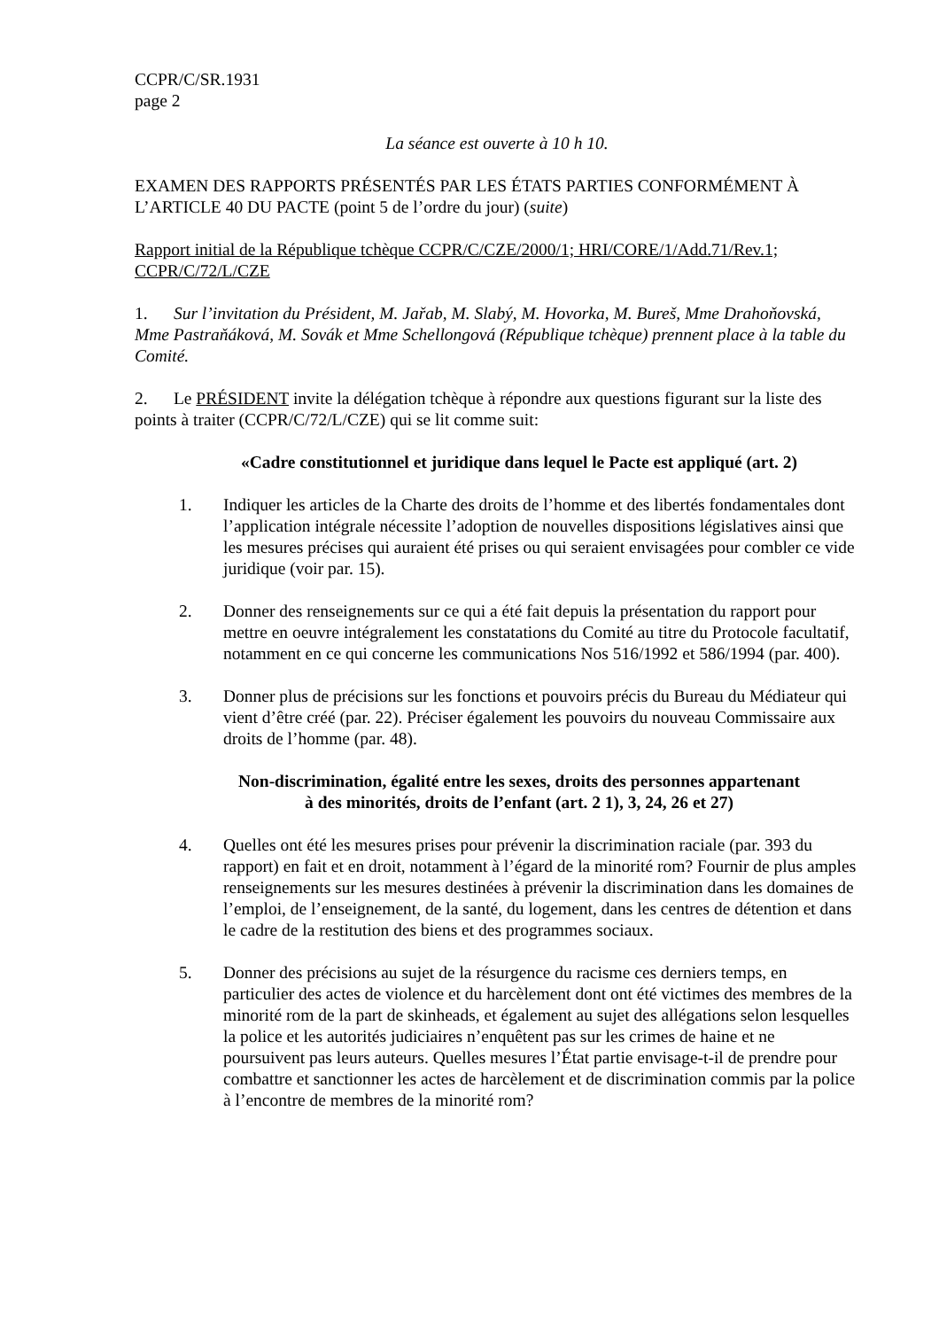CCPR/C/SR.1931
page 2
La séance est ouverte à 10 h 10.
EXAMEN DES RAPPORTS PRÉSENTÉS PAR LES ÉTATS PARTIES CONFORMÉMENT À L’ARTICLE 40 DU PACTE (point 5 de l’ordre du jour) (suite)
Rapport initial de la République tchèque CCPR/C/CZE/2000/1; HRI/CORE/1/Add.71/Rev.1; CCPR/C/72/L/CZE
1. Sur l’invitation du Président, M. Jařab, M. Slabý, M. Hovorka, M. Bureš, Mme Drahoňovská, Mme Pastraňáková, M. Sovák et Mme Schellongová (République tchèque) prennent place à la table du Comité.
2. Le PRÉSIDENT invite la délégation tchèque à répondre aux questions figurant sur la liste des points à traiter (CCPR/C/72/L/CZE) qui se lit comme suit:
«Cadre constitutionnel et juridique dans lequel le Pacte est appliqué (art. 2)
1. Indiquer les articles de la Charte des droits de l’homme et des libertés fondamentales dont l’application intégrale nécessite l’adoption de nouvelles dispositions législatives ainsi que les mesures précises qui auraient été prises ou qui seraient envisagées pour combler ce vide juridique (voir par. 15).
2. Donner des renseignements sur ce qui a été fait depuis la présentation du rapport pour mettre en oeuvre intégralement les constatations du Comité au titre du Protocole facultatif, notamment en ce qui concerne les communications Nos 516/1992 et 586/1994 (par. 400).
3. Donner plus de précisions sur les fonctions et pouvoirs précis du Bureau du Médiateur qui vient d’être créé (par. 22). Préciser également les pouvoirs du nouveau Commissaire aux droits de l’homme (par. 48).
Non-discrimination, égalité entre les sexes, droits des personnes appartenant
à des minorités, droits de l’enfant (art. 2 1), 3, 24, 26 et 27)
4. Quelles ont été les mesures prises pour prévenir la discrimination raciale (par. 393 du rapport) en fait et en droit, notamment à l’égard de la minorité rom? Fournir de plus amples renseignements sur les mesures destinées à prévenir la discrimination dans les domaines de l’emploi, de l’enseignement, de la santé, du logement, dans les centres de détention et dans le cadre de la restitution des biens et des programmes sociaux.
5. Donner des précisions au sujet de la résurgence du racisme ces derniers temps, en particulier des actes de violence et du harcèlement dont ont été victimes des membres de la minorité rom de la part de skinheads, et également au sujet des allégations selon lesquelles la police et les autorités judiciaires n’enquêtent pas sur les crimes de haine et ne poursuivent pas leurs auteurs. Quelles mesures l’État partie envisage-t-il de prendre pour combattre et sanctionner les actes de harcèlement et de discrimination commis par la police à l’encontre de membres de la minorité rom?